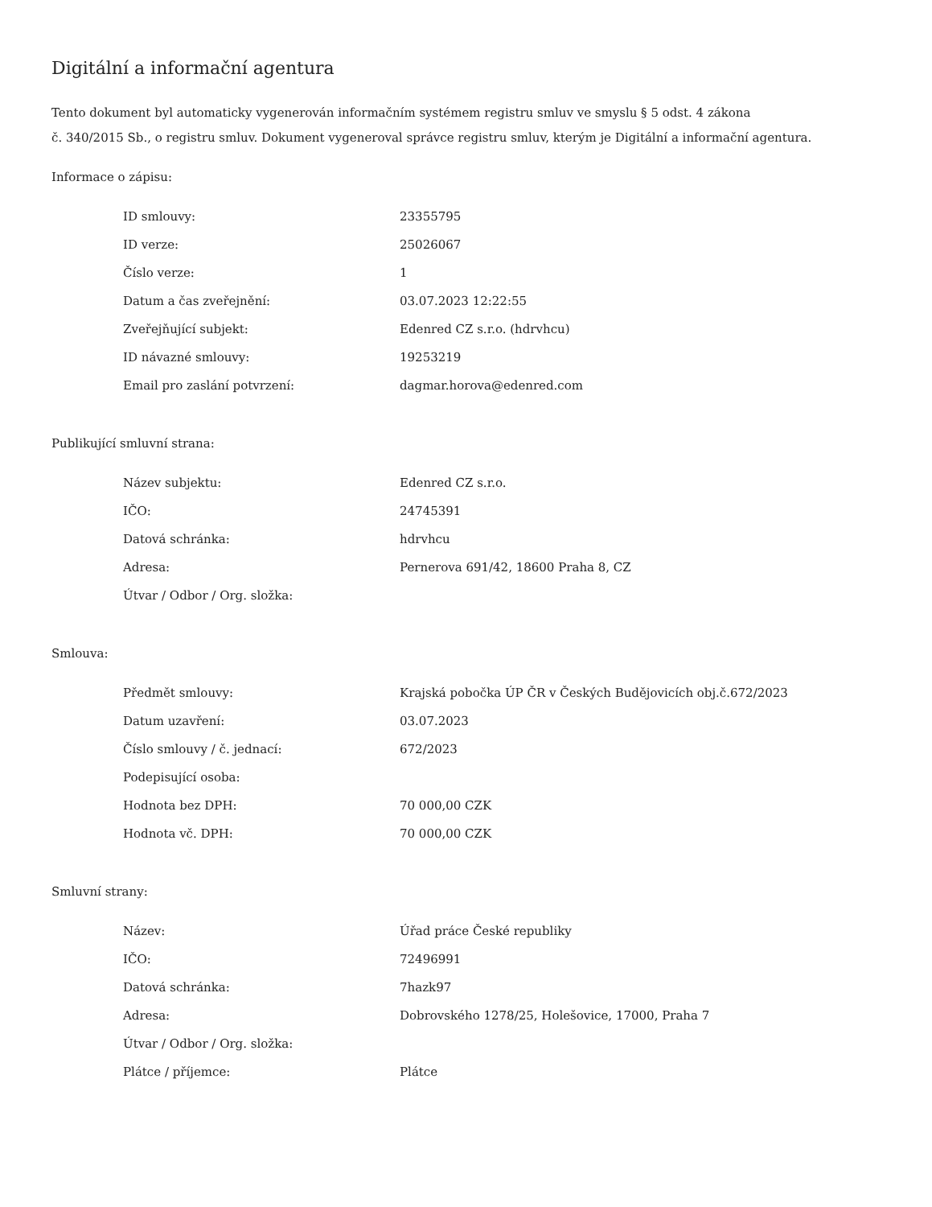Digitální a informační agentura
Tento dokument byl automaticky vygenerován informačním systémem registru smluv ve smyslu § 5 odst. 4 zákona
č. 340/2015 Sb., o registru smluv. Dokument vygeneroval správce registru smluv, kterým je Digitální a informační agentura.
Informace o zápisu:
| ID smlouvy: | 23355795 |
| ID verze: | 25026067 |
| Číslo verze: | 1 |
| Datum a čas zveřejnění: | 03.07.2023 12:22:55 |
| Zveřejňující subjekt: | Edenred CZ s.r.o. (hdrvhcu) |
| ID návazné smlouvy: | 19253219 |
| Email pro zaslání potvrzení: | dagmar.horova@edenred.com |
Publikující smluvní strana:
| Název subjektu: | Edenred CZ s.r.o. |
| IČO: | 24745391 |
| Datová schránka: | hdrvhcu |
| Adresa: | Pernerova 691/42, 18600 Praha 8, CZ |
| Útvar / Odbor / Org. složka: | |
Smlouva:
| Předmět smlouvy: | Krajská pobočka ÚP ČR v Českých Budějovicích obj.č.672/2023 |
| Datum uzavření: | 03.07.2023 |
| Číslo smlouvy / č. jednací: | 672/2023 |
| Podepisující osoba: | |
| Hodnota bez DPH: | 70 000,00 CZK |
| Hodnota vč. DPH: | 70 000,00 CZK |
Smluvní strany:
| Název: | Úřad práce České republiky |
| IČO: | 72496991 |
| Datová schránka: | 7hazk97 |
| Adresa: | Dobrovského 1278/25, Holešovice, 17000, Praha 7 |
| Útvar / Odbor / Org. složka: | |
| Plátce / příjemce: | Plátce |